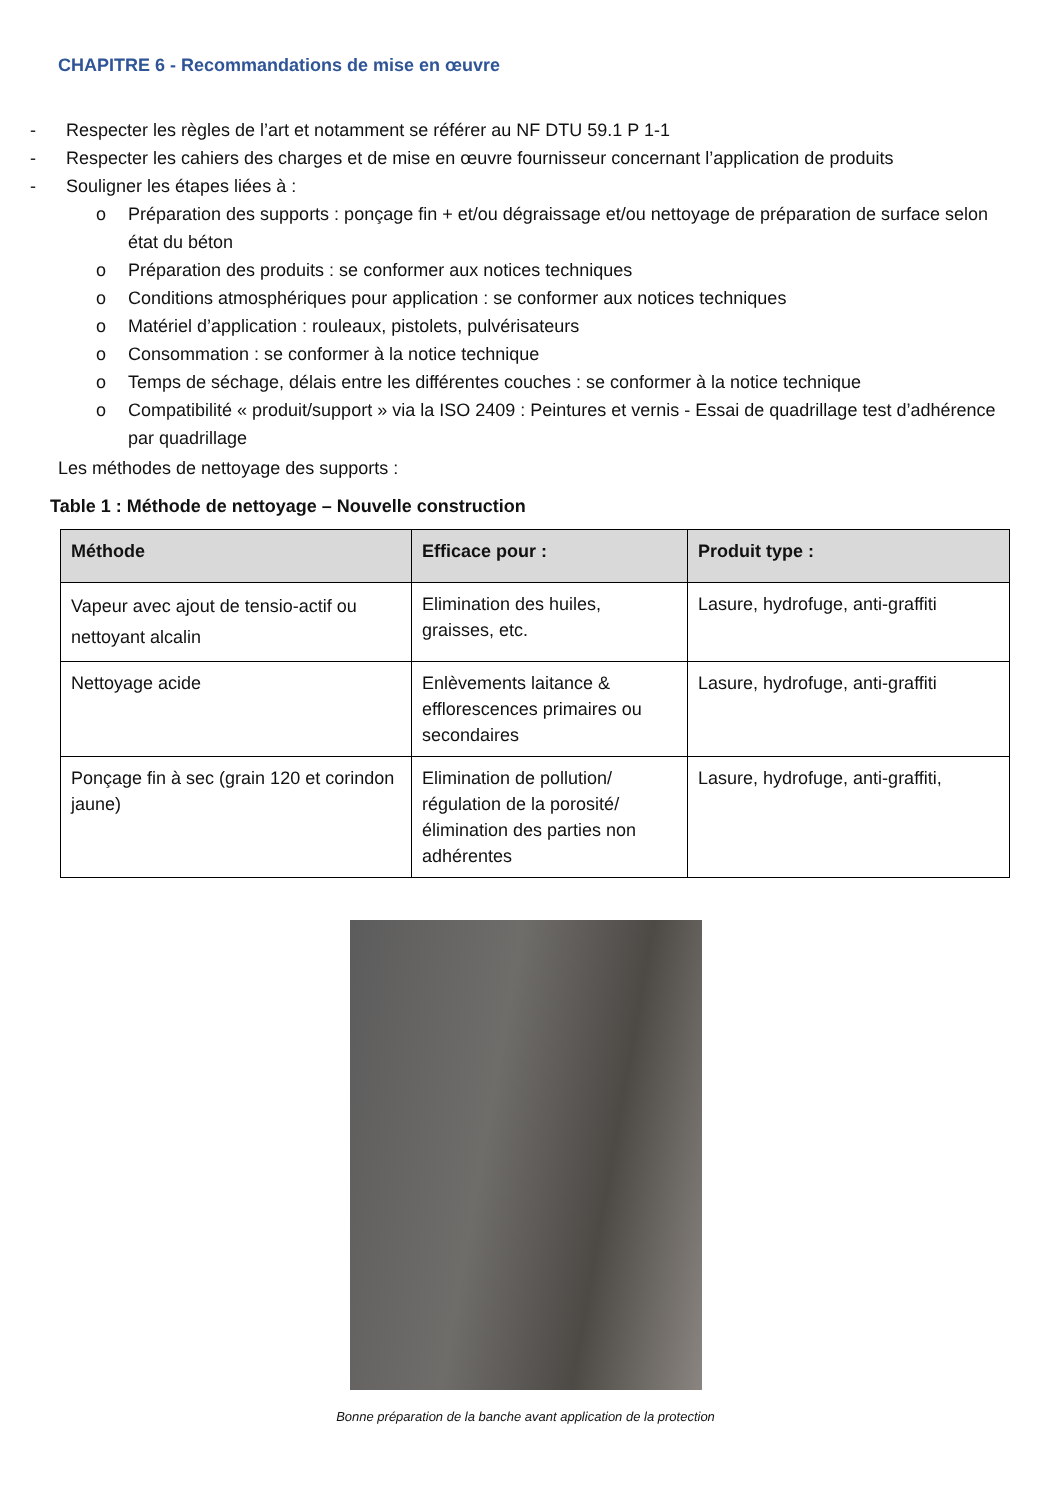CHAPITRE 6 - Recommandations de mise en œuvre
- Respecter les règles de l’art et notamment se référer au NF DTU 59.1 P 1-1
- Respecter les cahiers des charges et de mise en œuvre fournisseur concernant l’application de produits
- Souligner les étapes liées à :
o Préparation des supports : ponçage fin + et/ou dégraissage et/ou nettoyage de préparation de surface selon état du béton
o Préparation des produits : se conformer aux notices techniques
o Conditions atmosphériques pour application : se conformer aux notices techniques
o Matériel d’application : rouleaux, pistolets, pulvérisateurs
o Consommation : se conformer à la notice technique
o Temps de séchage, délais entre les différentes couches : se conformer à la notice technique
o Compatibilité « produit/support » via la ISO 2409 : Peintures et vernis - Essai de quadrillage test d’adhérence par quadrillage
Les méthodes de nettoyage des supports :
Table 1 : Méthode de nettoyage – Nouvelle construction
| Méthode | Efficace pour : | Produit type : |
| --- | --- | --- |
| Vapeur avec ajout de tensio-actif ou nettoyant alcalin | Elimination des huiles, graisses, etc. | Lasure, hydrofuge, anti-graffiti |
| Nettoyage acide | Enlèvements laitance & efflorescences primaires ou secondaires | Lasure, hydrofuge, anti-graffiti |
| Ponçage fin à sec (grain 120 et corindon jaune) | Elimination de pollution/ régulation de la porosité/ élimination des parties non adhérentes | Lasure, hydrofuge, anti-graffiti, |
Bonne préparation de la banche avant application de la protection